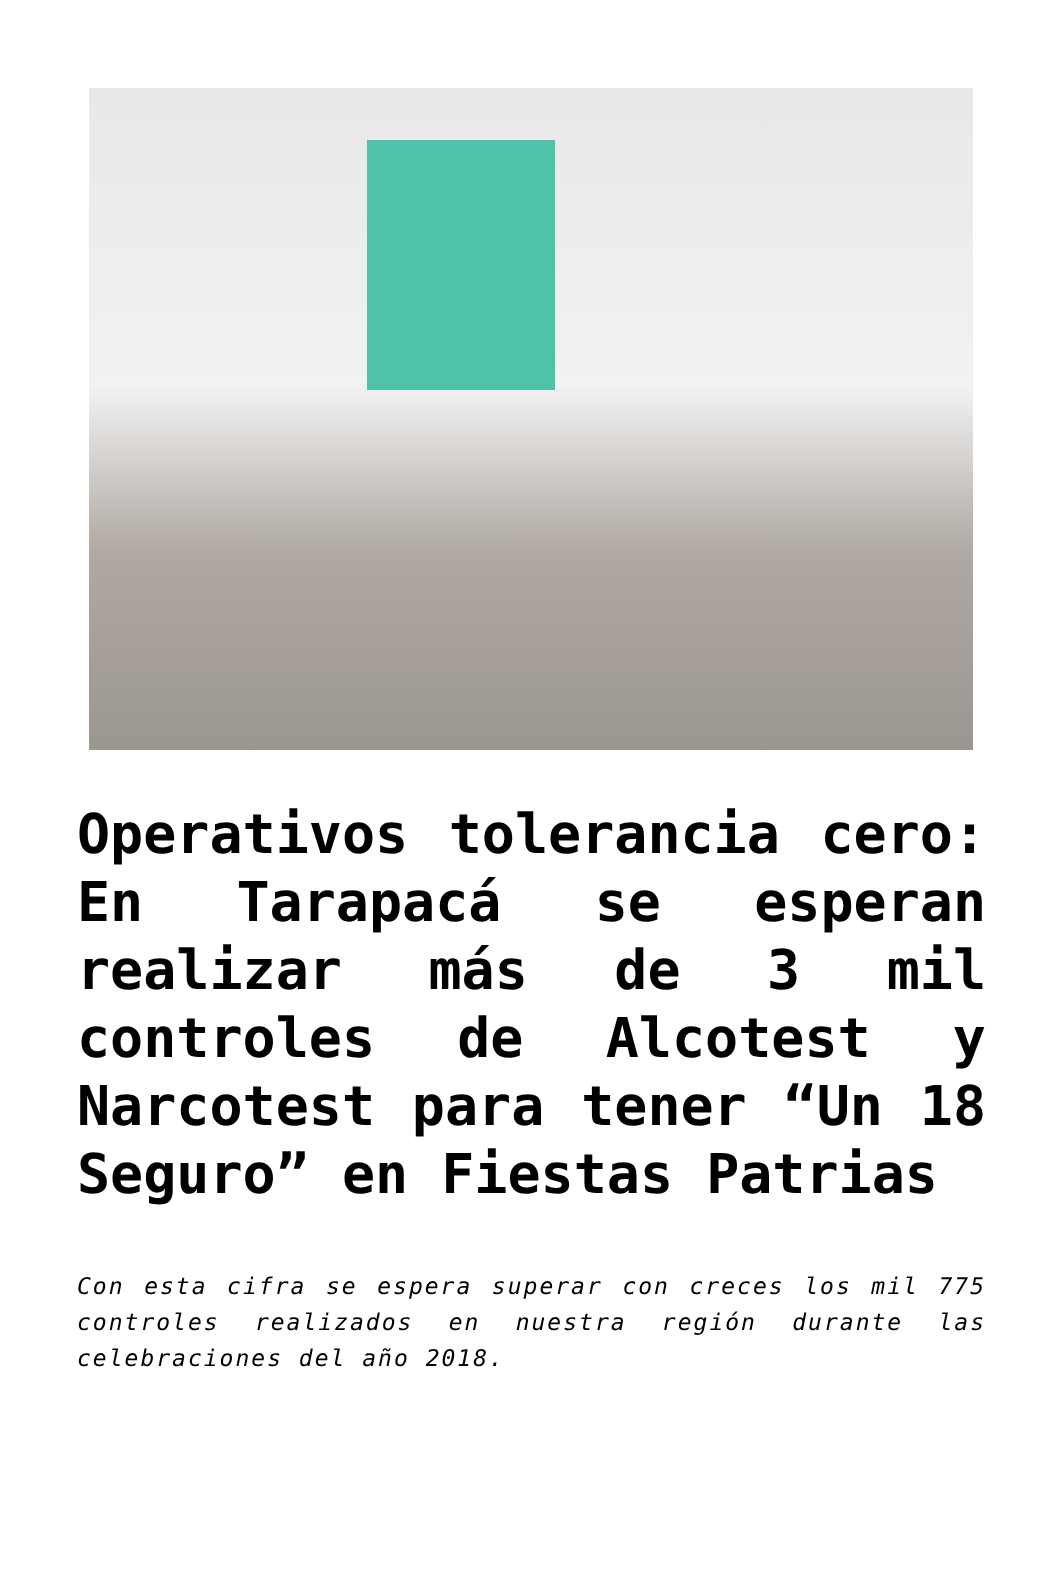Operativos tolerancia cero: En Tarapacá se esperan realizar más de 3 mil controles de Alcotest y Narcotest para tener “Un 18 Seguro” en Fiestas Patrias
Con esta cifra se espera superar con creces los mil 775 controles realizados en nuestra región durante las celebraciones del año 2018.